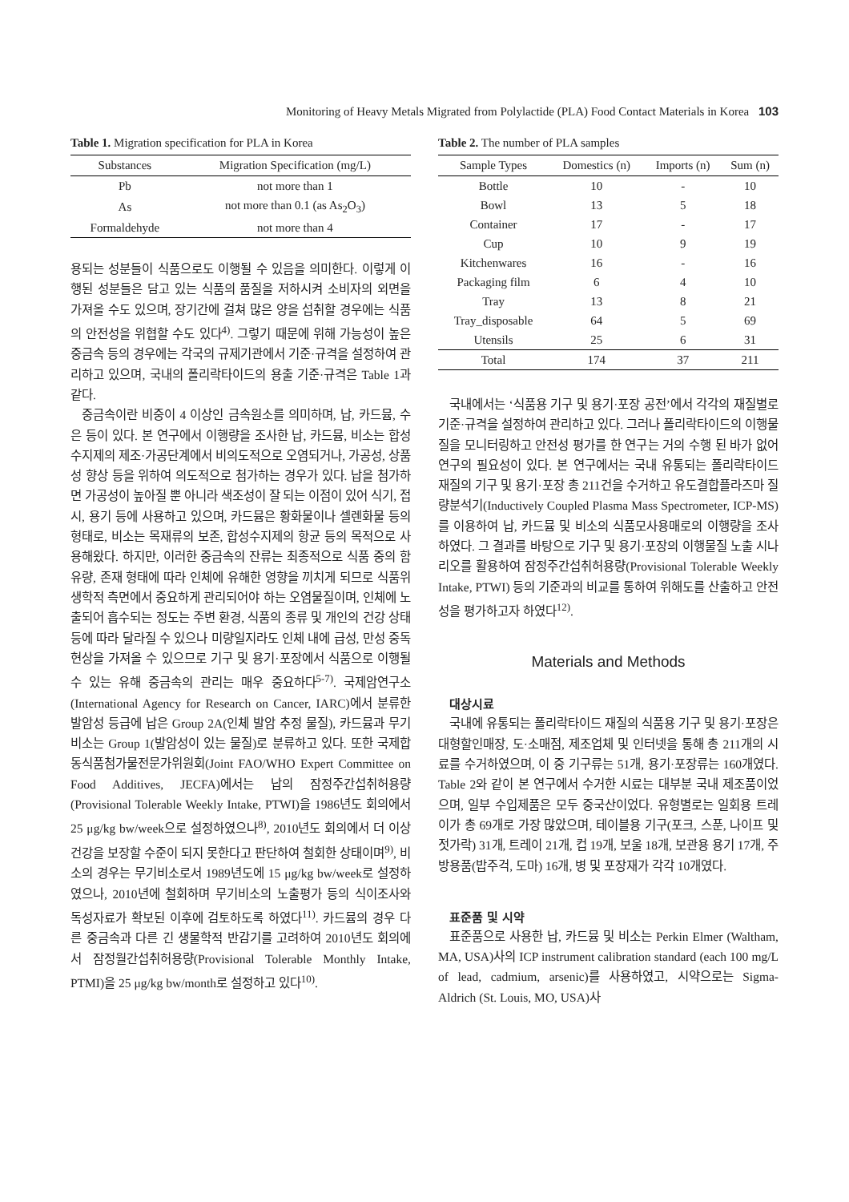Monitoring of Heavy Metals Migrated from Polylactide (PLA) Food Contact Materials in Korea 103
Table 1. Migration specification for PLA in Korea
| Substances | Migration Specification (mg/L) |
| --- | --- |
| Pb | not more than 1 |
| As | not more than 0.1 (as As<sub>2</sub>O<sub>3</sub>) |
| Formaldehyde | not more than 4 |
용되는 성분들이 식품으로도 이행될 수 있음을 의미한다. 이렇게 이행된 성분들은 담고 있는 식품의 품질을 저하시켜 소비자의 외면을 가져올 수도 있으며, 장기간에 걸쳐 많은 양을 섭취할 경우에는 식품의 안전성을 위협할 수도 있다<sup>4)</sup>. 그렇기 때문에 위해 가능성이 높은 중금속 등의 경우에는 각국의 규제기관에서 기준·규격을 설정하여 관리하고 있으며, 국내의 폴리락타이드의 용출 기준·규격은 Table 1과 같다.
중금속이란 비중이 4 이상인 금속원소를 의미하며, 납, 카드뮴, 수은 등이 있다. 본 연구에서 이행량을 조사한 납, 카드뮴, 비소는 합성수지제의 제조·가공단계에서 비의도적으로 오염되거나, 가공성, 상품성 향상 등을 위하여 의도적으로 첨가하는 경우가 있다. 납을 첨가하면 가공성이 높아질 뿐 아니라 색조성이 잘 되는 이점이 있어 식기, 접시, 용기 등에 사용하고 있으며, 카드뮴은 황화물이나 셀렌화물 등의 형태로, 비소는 목재류의 보존, 합성수지제의 항균 등의 목적으로 사용해왔다. 하지만, 이러한 중금속의 잔류는 최종적으로 식품 중의 함유량, 존재 형태에 따라 인체에 유해한 영향을 끼치게 되므로 식품위생학적 측면에서 중요하게 관리되어야 하는 오염물질이며, 인체에 노출되어 흡수되는 정도는 주변 환경, 식품의 종류 및 개인의 건강 상태 등에 따라 달라질 수 있으나 미량일지라도 인체 내에 급성, 만성 중독 현상을 가져올 수 있으므로 기구 및 용기·포장에서 식품으로 이행될 수 있는 유해 중금속의 관리는 매우 중요하다<sup>5-7)</sup>. 국제암연구소(International Agency for Research on Cancer, IARC)에서 분류한 발암성 등급에 납은 Group 2A(인체 발암 추정 물질), 카드뮴과 무기비소는 Group 1(발암성이 있는 물질)로 분류하고 있다. 또한 국제합동식품첨가물전문가위원회(Joint FAO/WHO Expert Committee on Food Additives, JECFA)에서는 납의 잠정주간섭취허용량(Provisional Tolerable Weekly Intake, PTWI)을 1986년도 회의에서 25 μg/kg bw/week으로 설정하였으나<sup>8)</sup>, 2010년도 회의에서 더 이상 건강을 보장할 수준이 되지 못한다고 판단하여 철회한 상태이며<sup>9)</sup>, 비소의 경우는 무기비소로서 1989년도에 15 μg/kg bw/week로 설정하였으나, 2010년에 철회하며 무기비소의 노출평가 등의 식이조사와 독성자료가 확보된 이후에 검토하도록 하였다<sup>11)</sup>. 카드뮴의 경우 다른 중금속과 다른 긴 생물학적 반감기를 고려하여 2010년도 회의에서 잠정월간섭취허용량(Provisional Tolerable Monthly Intake, PTMI)을 25 μg/kg bw/month로 설정하고 있다<sup>10)</sup>.
Table 2. The number of PLA samples
| Sample Types | Domestics (n) | Imports (n) | Sum (n) |
| --- | --- | --- | --- |
| Bottle | 10 | - | 10 |
| Bowl | 13 | 5 | 18 |
| Container | 17 | - | 17 |
| Cup | 10 | 9 | 19 |
| Kitchenwares | 16 | - | 16 |
| Packaging film | 6 | 4 | 10 |
| Tray | 13 | 8 | 21 |
| Tray_disposable | 64 | 5 | 69 |
| Utensils | 25 | 6 | 31 |
| Total | 174 | 37 | 211 |
국내에서는 ‘식품용 기구 및 용기·포장 공전’에서 각각의 재질별로 기준·규격을 설정하여 관리하고 있다. 그러나 폴리락타이드의 이행물질을 모니터링하고 안전성 평가를 한 연구는 거의 수행 된 바가 없어 연구의 필요성이 있다. 본 연구에서는 국내 유통되는 폴리락타이드 재질의 기구 및 용기·포장 총 211건을 수거하고 유도결합플라즈마 질량분석기(Inductively Coupled Plasma Mass Spectrometer, ICP-MS)를 이용하여 납, 카드뮴 및 비소의 식품모사용매로의 이행량을 조사하였다. 그 결과를 바탕으로 기구 및 용기·포장의 이행물질 노출 시나리오를 활용하여 잠정주간섭취허용량(Provisional Tolerable Weekly Intake, PTWI) 등의 기준과의 비교를 통하여 위해도를 산출하고 안전성을 평가하고자 하였다<sup>12)</sup>.
Materials and Methods
대상시료
국내에 유통되는 폴리락타이드 재질의 식품용 기구 및 용기·포장은 대형할인매장, 도·소매점, 제조업체 및 인터넷을 통해 총 211개의 시료를 수거하였으며, 이 중 기구류는 51개, 용기·포장류는 160개였다. Table 2와 같이 본 연구에서 수거한 시료는 대부분 국내 제조품이었으며, 일부 수입제품은 모두 중국산이었다. 유형별로는 일회용 트레이가 총 69개로 가장 많았으며, 테이블용 기구(포크, 스푼, 나이프 및 젓가락) 31개, 트레이 21개, 컵 19개, 보울 18개, 보관용 용기 17개, 주방용품(밥주걱, 도마) 16개, 병 및 포장재가 각각 10개였다.
표준품 및 시약
표준품으로 사용한 납, 카드뮴 및 비소는 Perkin Elmer (Waltham, MA, USA)사의 ICP instrument calibration standard (each 100 mg/L of lead, cadmium, arsenic)를 사용하였고, 시약으로는 Sigma-Aldrich (St. Louis, MO, USA)사